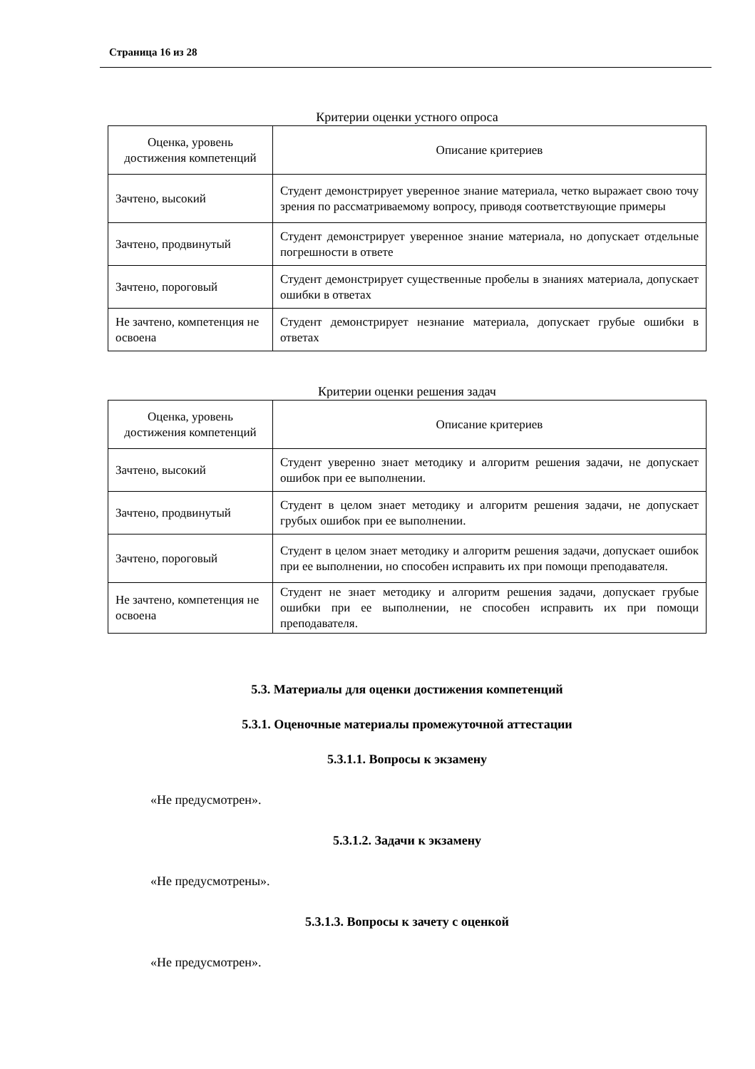Страница 16 из 28
Критерии оценки устного опроса
| Оценка, уровень достижения компетенций | Описание критериев |
| --- | --- |
| Зачтено, высокий | Студент демонстрирует уверенное знание материала, четко выражает свою точу зрения по рассматриваемому вопросу, приводя соответствующие примеры |
| Зачтено, продвинутый | Студент демонстрирует уверенное знание материала, но допускает отдельные погрешности в ответе |
| Зачтено, пороговый | Студент демонстрирует существенные пробелы в знаниях материала, допускает ошибки в ответах |
| Не зачтено, компетенция не освоена | Студент демонстрирует незнание материала, допускает грубые ошибки в ответах |
Критерии оценки решения задач
| Оценка, уровень достижения компетенций | Описание критериев |
| --- | --- |
| Зачтено, высокий | Студент уверенно знает методику и алгоритм решения задачи, не допускает ошибок при ее выполнении. |
| Зачтено, продвинутый | Студент в целом знает методику и алгоритм решения задачи, не допускает грубых ошибок при ее выполнении. |
| Зачтено, пороговый | Студент в целом знает методику и алгоритм решения задачи, допускает ошибок при ее выполнении, но способен исправить их при помощи преподавателя. |
| Не зачтено, компетенция не освоена | Студент не знает методику и алгоритм решения задачи, допускает грубые ошибки при ее выполнении, не способен исправить их при помощи преподавателя. |
5.3. Материалы для оценки достижения компетенций
5.3.1. Оценочные материалы промежуточной аттестации
5.3.1.1. Вопросы к экзамену
«Не предусмотрен».
5.3.1.2. Задачи к экзамену
«Не предусмотрены».
5.3.1.3. Вопросы к зачету с оценкой
«Не предусмотрен».